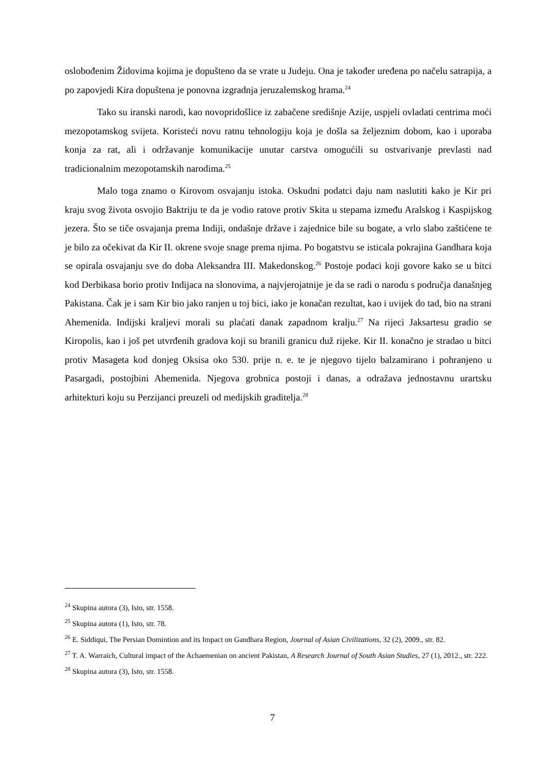oslobođenim Židovima kojima je dopušteno da se vrate u Judeju. Ona je također uređena po načelu satrapija, a po zapovjedi Kira dopuštena je ponovna izgradnja jeruzalemskog hrama.<sup>24</sup>
Tako su iranski narodi, kao novopridošlice iz zabačene središnje Azije, uspjeli ovladati centrima moći mezopotamskog svijeta. Koristeći novu ratnu tehnologiju koja je došla sa željeznim dobom, kao i uporaba konja za rat, ali i održavanje komunikacije unutar carstva omogućili su ostvarivanje prevlasti nad tradicionalnim mezopotamskih narodima.<sup>25</sup>
Malo toga znamo o Kirovom osvajanju istoka. Oskudni podatci daju nam naslutiti kako je Kir pri kraju svog života osvojio Baktriju te da je vodio ratove protiv Skita u stepama između Aralskog i Kaspijskog jezera. Što se tiče osvajanja prema Indiji, ondašnje države i zajednice bile su bogate, a vrlo slabo zaštićene te je bilo za očekivat da Kir II. okrene svoje snage prema njima. Po bogatstvu se isticala pokrajina Gandhara koja se opirala osvajanju sve do doba Aleksandra III. Makedonskog.<sup>26</sup> Postoje podaci koji govore kako se u bitci kod Derbikasa borio protiv Indijaca na slonovima, a najvjerojatnije je da se radi o narodu s područja današnjeg Pakistana. Čak je i sam Kir bio jako ranjen u toj bici, iako je konačan rezultat, kao i uvijek do tad, bio na strani Ahemenida. Indijski kraljevi morali su plaćati danak zapadnom kralju.<sup>27</sup> Na rijeci Jaksartesu gradio se Kiropolis, kao i još pet utvrđenih gradova koji su branili granicu duž rijeke. Kir II. konačno je stradao u bitci protiv Masageta kod donjeg Oksisa oko 530. prije n. e. te je njegovo tijelo balzamirano i pohranjeno u Pasargadi, postojbini Ahemenida. Njegova grobnica postoji i danas, a odražava jednostavnu urartsku arhitekturi koju su Perzijanci preuzeli od medijskih graditelja.<sup>28</sup>
<sup>24</sup> Skupina autora (3), Isto, str. 1558.
<sup>25</sup> Skupina autora (1), Isto, str. 78.
<sup>26</sup> E. Siddiqui, The Persian Domintion and its Impact on Gandhara Region, Journal of Asian Civilizations, 32 (2), 2009., str. 82.
<sup>27</sup> T. A. Warraich, Cultural impact of the Achaemenian on ancient Pakistan, A Research Journal of South Asian Studies, 27 (1), 2012., str. 222.
<sup>28</sup> Skupina autora (3), Isto, str. 1558.
7